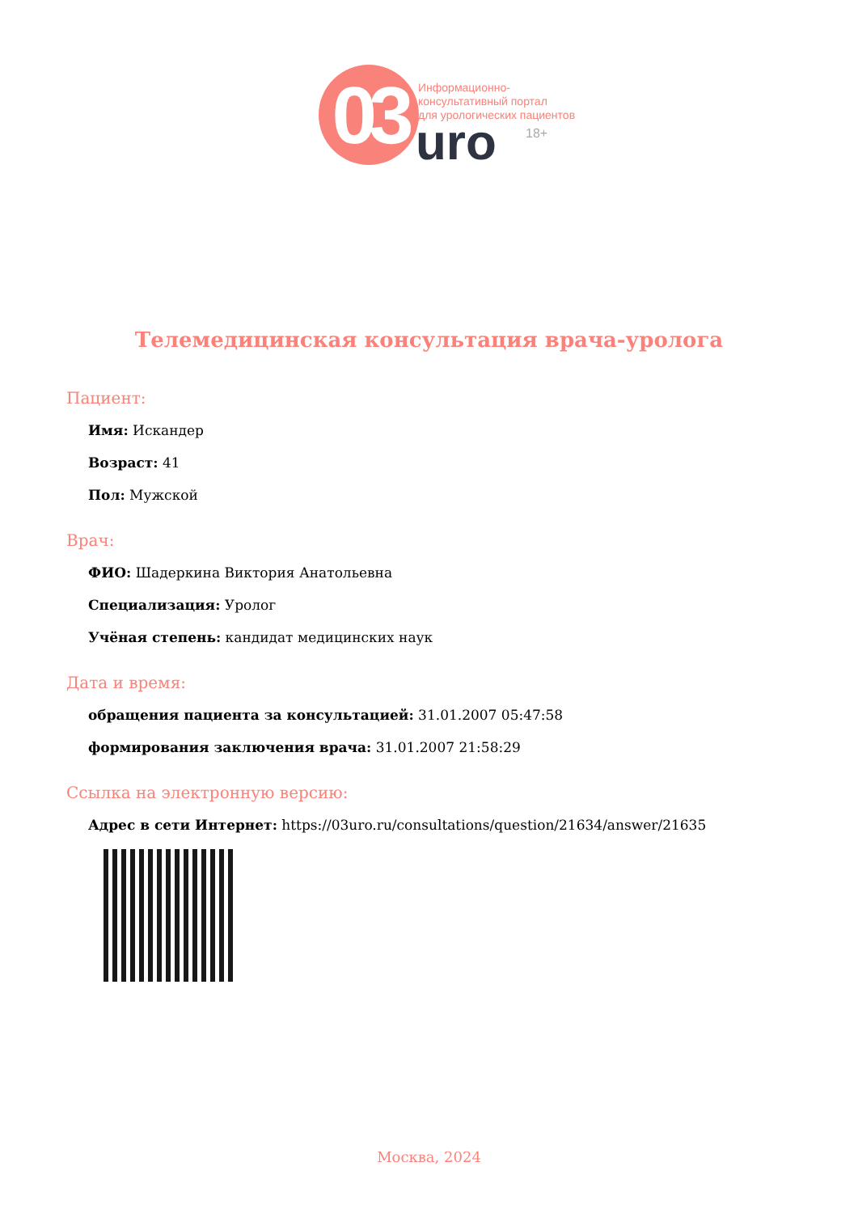03
Информационно-
консультативный портал
для урологических пациентов
uro 18+
Телемедицинская консультация врача-уролога
Пациент:
Имя: Искандер
Возраст: 41
Пол: Мужской
Врач:
ФИО: Шадеркина Виктория Анатольевна
Специализация: Уролог
Учёная степень: кандидат медицинских наук
Дата и время:
обращения пациента за консультацией: 31.01.2007 05:47:58
формирования заключения врача: 31.01.2007 21:58:29
Ссылка на электронную версию:
Адрес в сети Интернет: https://03uro.ru/consultations/question/21634/answer/21635
Москва, 2024